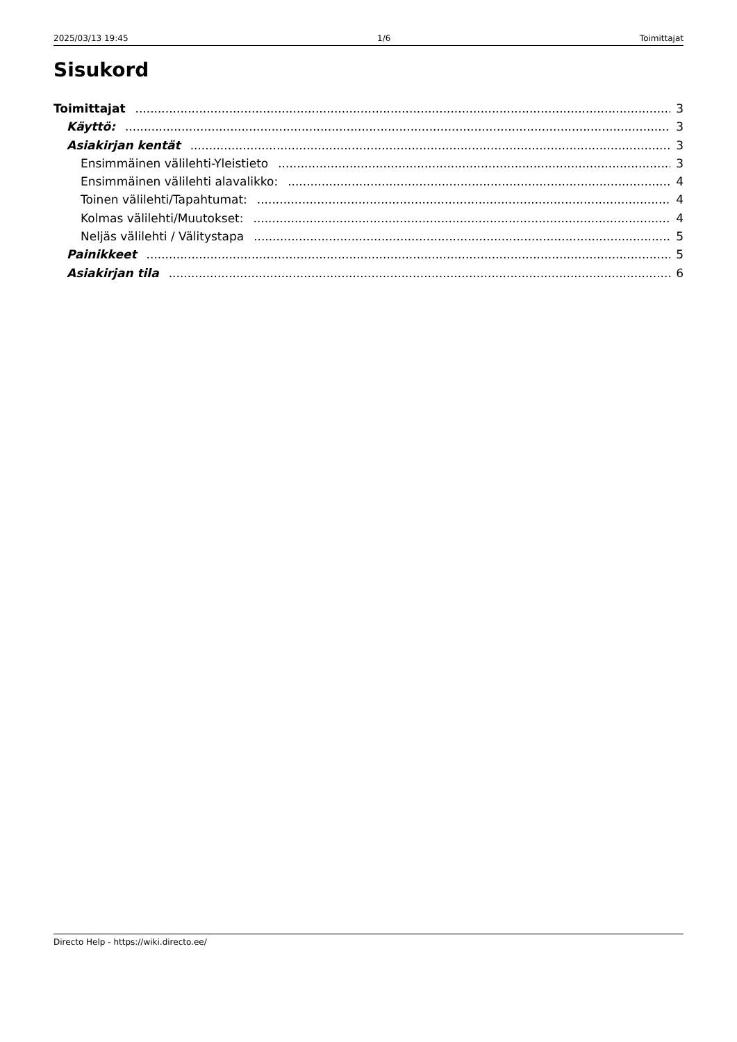2025/03/13 19:45 1/6 Toimittajat
Sisukord
Toimittajat 3
Käyttö: 3
Asiakirjan kentät 3
Ensimmäinen välilehti-Yleistieto 3
Ensimmäinen välilehti alavalikko: 4
Toinen välilehti/Tapahtumat: 4
Kolmas välilehti/Muutokset: 4
Neljäs välilehti / Välitystapa 5
Painikkeet 5
Asiakirjan tila 6
Directo Help - https://wiki.directo.ee/